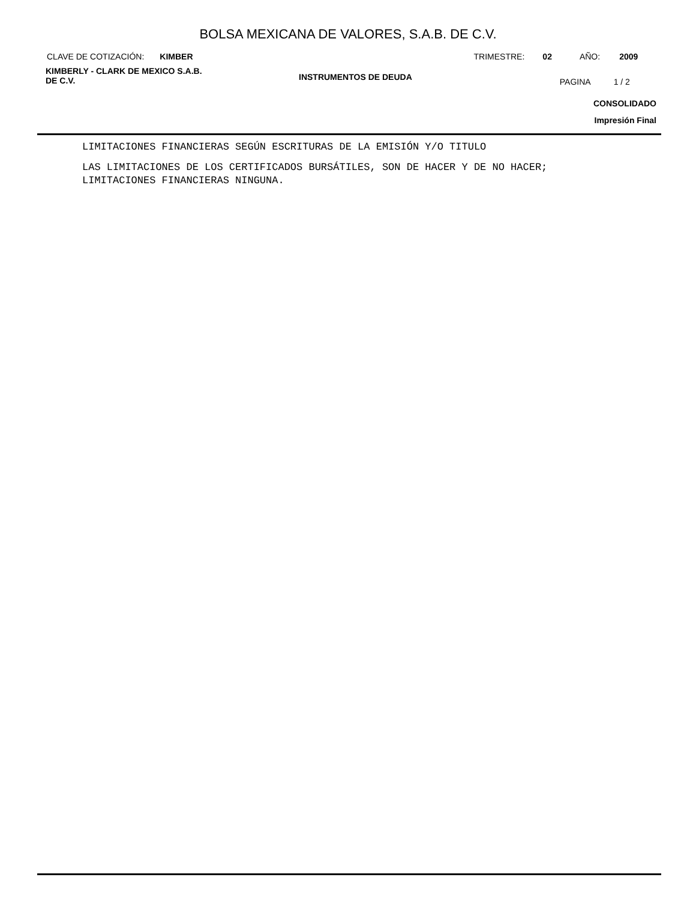BOLSA MEXICANA DE VALORES, S.A.B. DE C.V.
CLAVE DE COTIZACIÓN: KIMBER TRIMESTRE: 02 AÑO: 2009
KIMBERLY - CLARK DE MEXICO S.A.B.
DE C.V.
INSTRUMENTOS DE DEUDA
PAGINA 1 / 2
CONSOLIDADO
Impresión Final
LIMITACIONES FINANCIERAS SEGÚN ESCRITURAS DE LA EMISIÓN Y/O TITULO
LAS LIMITACIONES DE LOS CERTIFICADOS BURSÁTILES, SON DE HACER Y DE NO HACER;
LIMITACIONES FINANCIERAS NINGUNA.